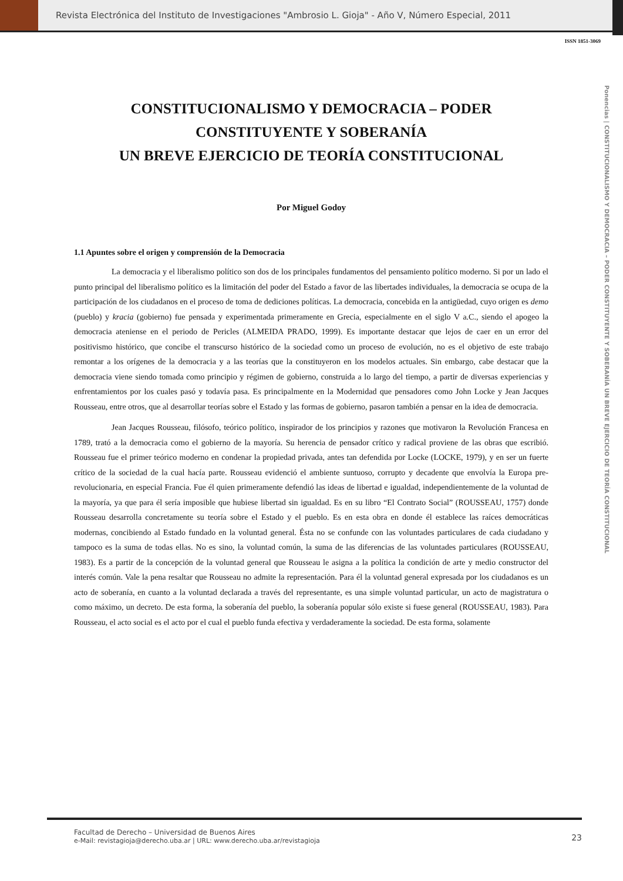Revista Electrónica del Instituto de Investigaciones "Ambrosio L. Gioja" - Año V, Número Especial, 2011
ISSN 1851-3069
Ponencias | CONSTITUCIONALISMO Y DEMOCRACIA – PODER CONSTITUYENTE Y SOBERANÍA UN BREVE EJERCICIO DE TEORÍA CONSTITUCIONAL
CONSTITUCIONALISMO Y DEMOCRACIA – PODER CONSTITUYENTE Y SOBERANÍA
UN BREVE EJERCICIO DE TEORÍA CONSTITUCIONAL
Por Miguel Godoy
1.1 Apuntes sobre el origen y comprensión de la Democracia
La democracia y el liberalismo político son dos de los principales fundamentos del pensamiento político moderno. Si por un lado el punto principal del liberalismo político es la limitación del poder del Estado a favor de las libertades individuales, la democracia se ocupa de la participación de los ciudadanos en el proceso de toma de dediciones políticas. La democracia, concebida en la antigüedad, cuyo origen es demo (pueblo) y kracia (gobierno) fue pensada y experimentada primeramente en Grecia, especialmente en el siglo V a.C., siendo el apogeo la democracia ateniense en el periodo de Pericles (ALMEIDA PRADO, 1999). Es importante destacar que lejos de caer en un error del positivismo histórico, que concibe el transcurso histórico de la sociedad como un proceso de evolución, no es el objetivo de este trabajo remontar a los orígenes de la democracia y a las teorías que la constituyeron en los modelos actuales. Sin embargo, cabe destacar que la democracia viene siendo tomada como principio y régimen de gobierno, construida a lo largo del tiempo, a partir de diversas experiencias y enfrentamientos por los cuales pasó y todavía pasa. Es principalmente en la Modernidad que pensadores como John Locke y Jean Jacques Rousseau, entre otros, que al desarrollar teorías sobre el Estado y las formas de gobierno, pasaron también a pensar en la idea de democracia.
Jean Jacques Rousseau, filósofo, teórico político, inspirador de los principios y razones que motivaron la Revolución Francesa en 1789, trató a la democracia como el gobierno de la mayoría. Su herencia de pensador crítico y radical proviene de las obras que escribió. Rousseau fue el primer teórico moderno en condenar la propiedad privada, antes tan defendida por Locke (LOCKE, 1979), y en ser un fuerte crítico de la sociedad de la cual hacía parte. Rousseau evidenció el ambiente suntuoso, corrupto y decadente que envolvía la Europa pre-revolucionaria, en especial Francia. Fue él quien primeramente defendió las ideas de libertad e igualdad, independientemente de la voluntad de la mayoría, ya que para él sería imposible que hubiese libertad sin igualdad. Es en su libro “El Contrato Social” (ROUSSEAU, 1757) donde Rousseau desarrolla concretamente su teoría sobre el Estado y el pueblo. Es en esta obra en donde él establece las raíces democráticas modernas, concibiendo al Estado fundado en la voluntad general. Ésta no se confunde con las voluntades particulares de cada ciudadano y tampoco es la suma de todas ellas. No es sino, la voluntad común, la suma de las diferencias de las voluntades particulares (ROUSSEAU, 1983). Es a partir de la concepción de la voluntad general que Rousseau le asigna a la política la condición de arte y medio constructor del interés común. Vale la pena resaltar que Rousseau no admite la representación. Para él la voluntad general expresada por los ciudadanos es un acto de soberanía, en cuanto a la voluntad declarada a través del representante, es una simple voluntad particular, un acto de magistratura o como máximo, un decreto. De esta forma, la soberanía del pueblo, la soberanía popular sólo existe si fuese general (ROUSSEAU, 1983). Para Rousseau, el acto social es el acto por el cual el pueblo funda efectiva y verdaderamente la sociedad. De esta forma, solamente
Facultad de Derecho – Universidad de Buenos Aires
e-Mail: revistagioja@derecho.uba.ar | URL: www.derecho.uba.ar/revistagioja
23